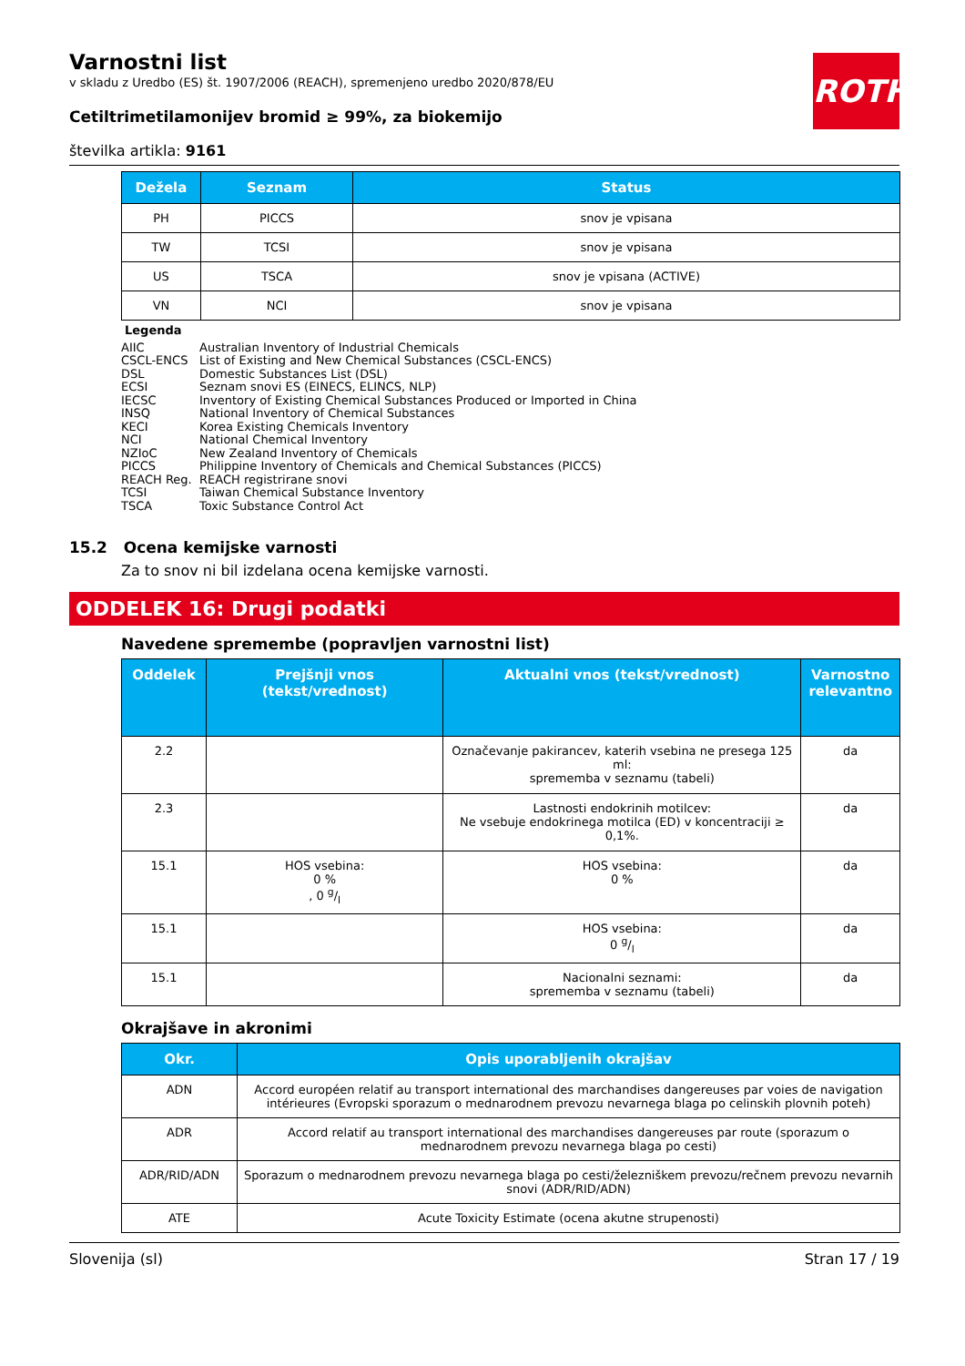ROTH
Varnostni list
v skladu z Uredbo (ES) št. 1907/2006 (REACH), spremenjeno uredbo 2020/878/EU
Cetiltrimetilamonijev bromid ≥ 99%, za biokemijo
številka artikla: 9161
| Dežela | Seznam | Status |
| --- | --- | --- |
| PH | PICCS | snov je vpisana |
| TW | TCSI | snov je vpisana |
| US | TSCA | snov je vpisana (ACTIVE) |
| VN | NCI | snov je vpisana |
Legenda
AIIC Australian Inventory of Industrial Chemicals
CSCL-ENCS List of Existing and New Chemical Substances (CSCL-ENCS)
DSL Domestic Substances List (DSL)
ECSI Seznam snovi ES (EINECS, ELINCS, NLP)
IECSC Inventory of Existing Chemical Substances Produced or Imported in China
INSQ National Inventory of Chemical Substances
KECI Korea Existing Chemicals Inventory
NCI National Chemical Inventory
NZIoC New Zealand Inventory of Chemicals
PICCS Philippine Inventory of Chemicals and Chemical Substances (PICCS)
REACH Reg. REACH registrirane snovi
TCSI Taiwan Chemical Substance Inventory
TSCA Toxic Substance Control Act
15.2 Ocena kemijske varnosti
Za to snov ni bil izdelana ocena kemijske varnosti.
ODDELEK 16: Drugi podatki
Navedene spremembe (popravljen varnostni list)
| Oddelek | Prejšnji vnos (tekst/vrednost) | Aktualni vnos (tekst/vrednost) | Varnostno relevantno |
| --- | --- | --- | --- |
| 2.2 | | Označevanje pakirancev, katerih vsebina ne presega 125 ml: sprememba v seznamu (tabeli) | da |
| 2.3 | | Lastnosti endokrinih motilcev: Ne vsebuje endokrinega motilca (ED) v koncentraciji ≥ 0,1%. | da |
| 15.1 | HOS vsebina: 0 % , 0 g/l | HOS vsebina: 0 % | da |
| 15.1 | | HOS vsebina: 0 g/l | da |
| 15.1 | | Nacionalni seznami: sprememba v seznamu (tabeli) | da |
Okrajšave in akronimi
| Okr. | Opis uporabljenih okrajšav |
| --- | --- |
| ADN | Accord européen relatif au transport international des marchandises dangereuses par voies de navigation intérieures (Evropski sporazum o mednarodnem prevozu nevarnega blaga po celinskih plovnih poteh) |
| ADR | Accord relatif au transport international des marchandises dangereuses par route (sporazum o mednarodnem prevozu nevarnega blaga po cesti) |
| ADR/RID/ADN | Sporazum o mednarodnem prevozu nevarnega blaga po cesti/železniškem prevozu/rečnem prevozu nevarnih snovi (ADR/RID/ADN) |
| ATE | Acute Toxicity Estimate (ocena akutne strupenosti) |
Slovenija (sl) Stran 17 / 19